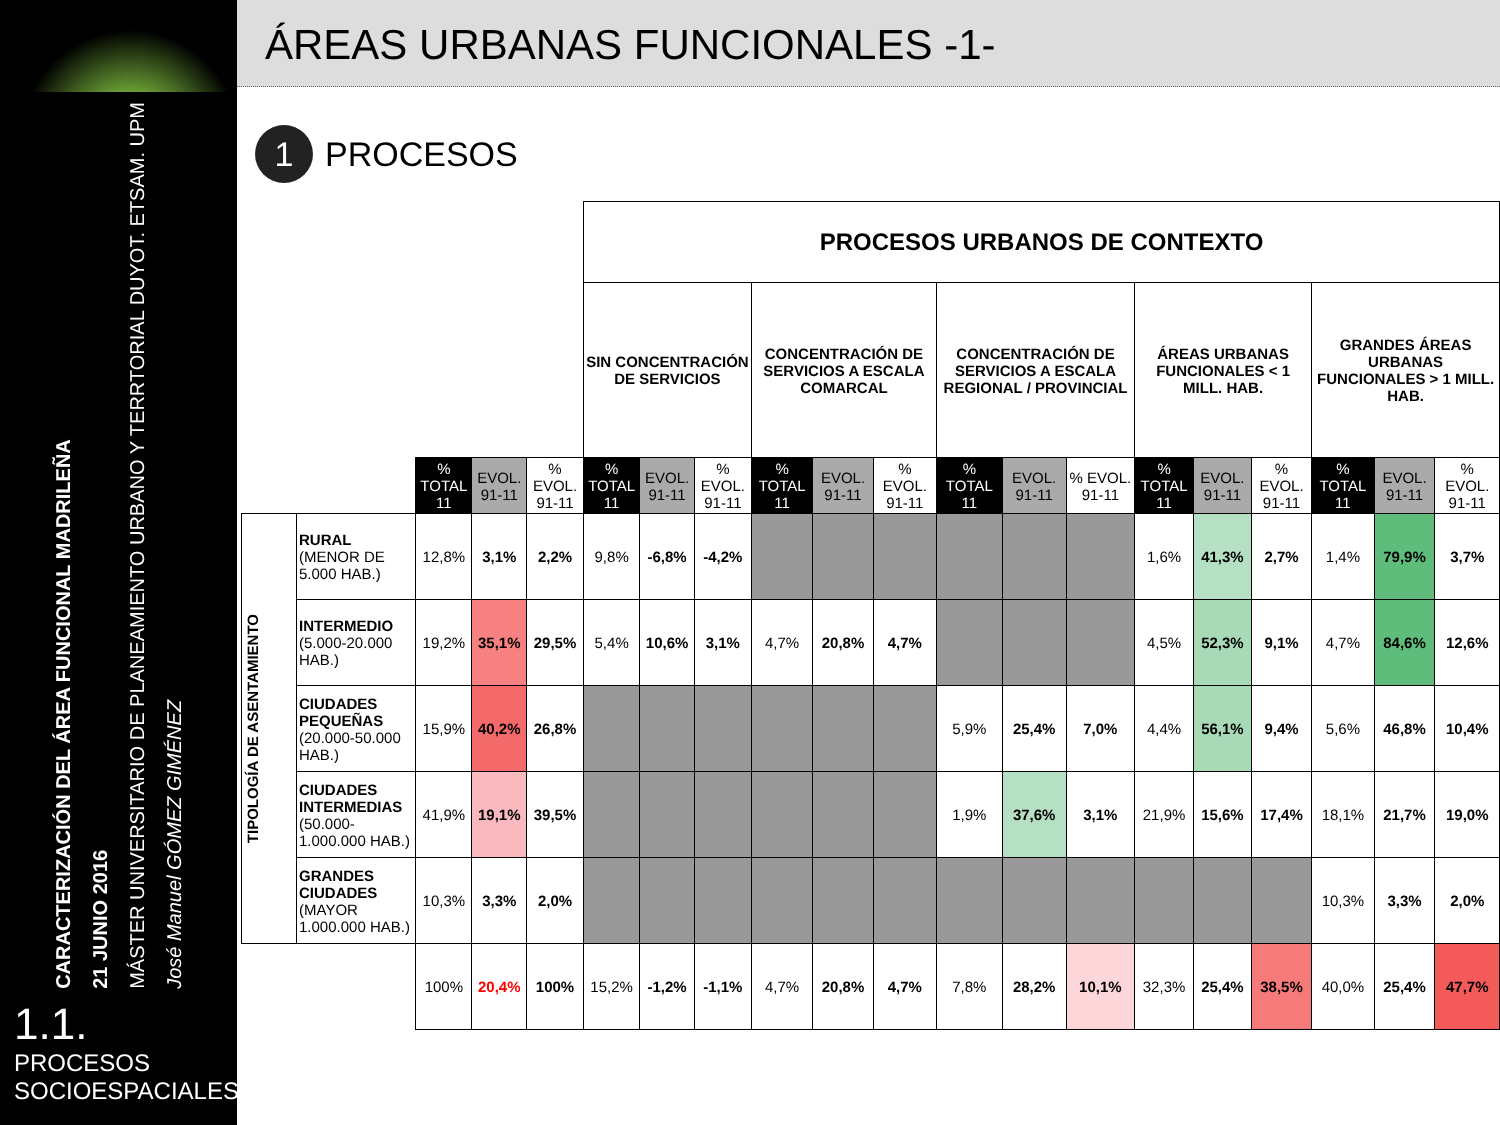CARACTERIZACIÓN DEL ÁREA FUNCIONAL MADRILEÑA
21 JUNIO 2016
MÁSTER UNIVERSITARIO DE PLANEAMIENTO URBANO Y TERRTORIAL DUYOT. ETSAM. UPM
José Manuel GÓMEZ GIMÉNEZ
1.1. PROCESOS SOCIOESPACIALES
ÁREAS URBANAS FUNCIONALES -1-
1 PROCESOS
| | | | | | PROCESOS URBANOS DE CONTEXTO | | | | | | | | | | | | | | |
| | | | | | SIN CONCENTRACIÓN DE SERVICIOS | | | CONCENTRACIÓN DE SERVICIOS A ESCALA COMARCAL | | | CONCENTRACIÓN DE SERVICIOS A ESCALA REGIONAL / PROVINCIAL | | | ÁREAS URBANAS FUNCIONALES < 1 MILL. HAB. | | | GRANDES ÁREAS URBANAS FUNCIONALES > 1 MILL. HAB. | | |
| | | % TOTAL 11 | EVOL. 91-11 | % EVOL. 91-11 | % TOTAL 11 | EVOL. 91-11 | % EVOL. 91-11 | % TOTAL 11 | EVOL. 91-11 | % EVOL. 91-11 | % TOTAL 11 | EVOL. 91-11 | % EVOL. 91-11 | % TOTAL 11 | EVOL. 91-11 | % EVOL. 91-11 | % TOTAL 11 | EVOL. 91-11 | % EVOL. 91-11 |
| TIPOLOGÍA DE ASENTAMIENTO | RURAL (MENOR DE 5.000 HAB.) | 12,8% | 3,1% | 2,2% | 9,8% | -6,8% | -4,2% | | | | | | | 1,6% | 41,3% | 2,7% | 1,4% | 79,9% | 3,7% |
| | INTERMEDIO (5.000-20.000 HAB.) | 19,2% | 35,1% | 29,5% | 5,4% | 10,6% | 3,1% | 4,7% | 20,8% | 4,7% | | | | 4,5% | 52,3% | 9,1% | 4,7% | 84,6% | 12,6% |
| | CIUDADES PEQUEÑAS (20.000-50.000 HAB.) | 15,9% | 40,2% | 26,8% | | | | | | | 5,9% | 25,4% | 7,0% | 4,4% | 56,1% | 9,4% | 5,6% | 46,8% | 10,4% |
| | CIUDADES INTERMEDIAS (50.000-1.000.000 HAB.) | 41,9% | 19,1% | 39,5% | | | | | | | 1,9% | 37,6% | 3,1% | 21,9% | 15,6% | 17,4% | 18,1% | 21,7% | 19,0% |
| | GRANDES CIUDADES (MAYOR 1.000.000 HAB.) | 10,3% | 3,3% | 2,0% | | | | | | | | | | | | | 10,3% | 3,3% | 2,0% |
| | | 100% | 20,4% | 100% | 15,2% | -1,2% | -1,1% | 4,7% | 20,8% | 4,7% | 7,8% | 28,2% | 10,1% | 32,3% | 25,4% | 38,5% | 40,0% | 25,4% | 47,7% |